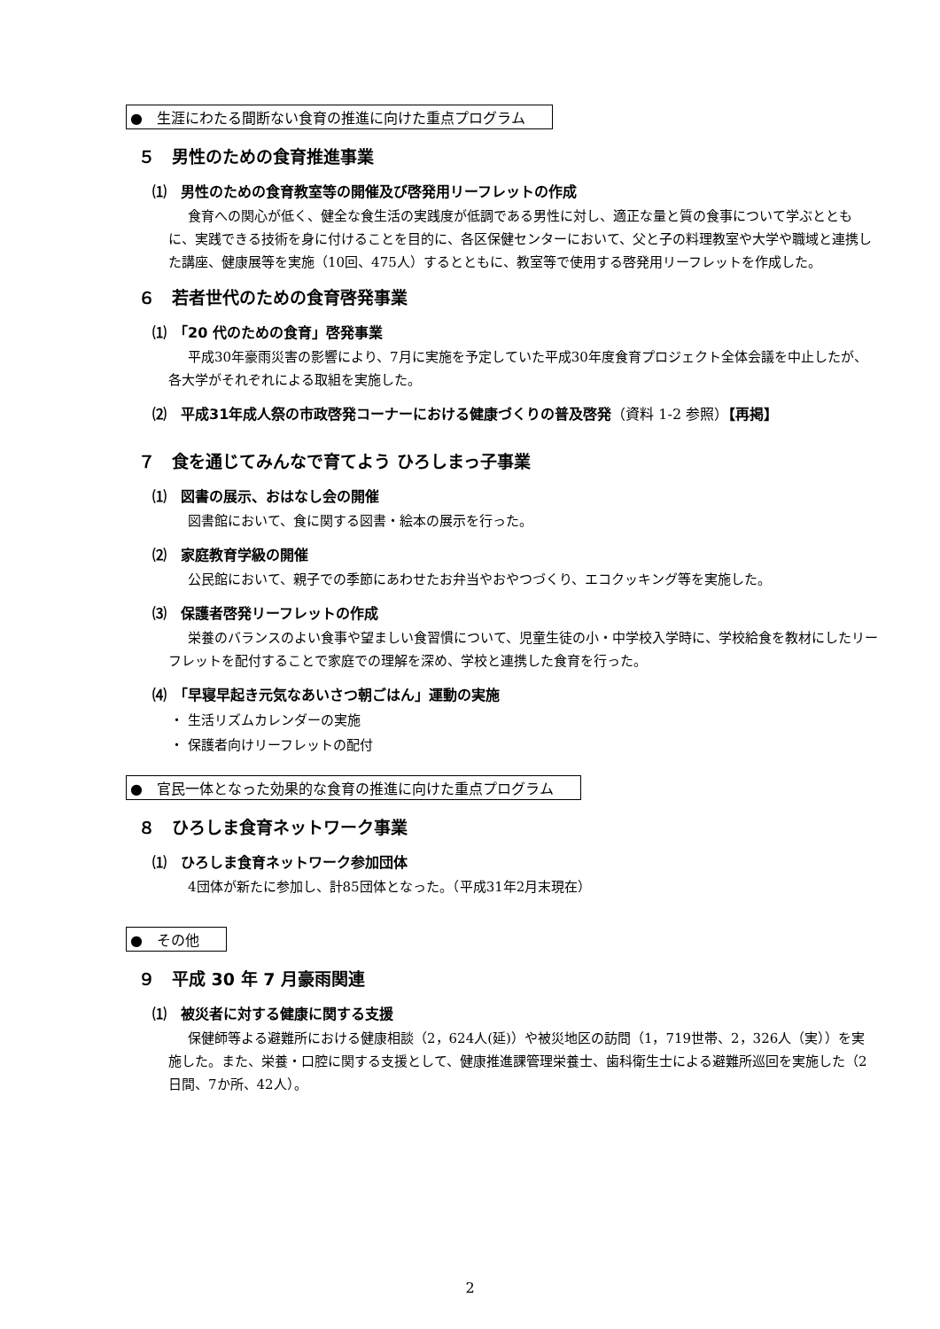●　生涯にわたる間断ない食育の推進に向けた重点プログラム
５　男性のための食育推進事業
⑴　男性のための食育教室等の開催及び啓発用リーフレットの作成
食育への関心が低く、健全な食生活の実践度が低調である男性に対し、適正な量と質の食事について学ぶとともに、実践できる技術を身に付けることを目的に、各区保健センターにおいて、父と子の料理教室や大学や職域と連携した講座、健康展等を実施（10回、475人）するとともに、教室等で使用する啓発用リーフレットを作成した。
６　若者世代のための食育啓発事業
⑴　「20 代のための食育」啓発事業
平成30年豪雨災害の影響により、7月に実施を予定していた平成30年度食育プロジェクト全体会議を中止したが、各大学がそれぞれによる取組を実施した。
⑵　平成31年成人祭の市政啓発コーナーにおける健康づくりの普及啓発（資料 1-2 参照）【再掲】
７　食を通じてみんなで育てよう ひろしまっ子事業
⑴　図書の展示、おはなし会の開催
図書館において、食に関する図書・絵本の展示を行った。
⑵　家庭教育学級の開催
公民館において、親子での季節にあわせたお弁当やおやつづくり、エコクッキング等を実施した。
⑶　保護者啓発リーフレットの作成
栄養のバランスのよい食事や望ましい食習慣について、児童生徒の小・中学校入学時に、学校給食を教材にしたリーフレットを配付することで家庭での理解を深め、学校と連携した食育を行った。
⑷　「早寝早起き元気なあいさつ朝ごはん」運動の実施
・ 生活リズムカレンダーの実施
・ 保護者向けリーフレットの配付
●　官民一体となった効果的な食育の推進に向けた重点プログラム
８　ひろしま食育ネットワーク事業
⑴　ひろしま食育ネットワーク参加団体
4団体が新たに参加し、計85団体となった。（平成31年2月末現在）
●　その他
９　平成 30 年 7 月豪雨関連
⑴　被災者に対する健康に関する支援
保健師等よる避難所における健康相談（2，624人(延)）や被災地区の訪問（1，719世帯、2，326人（実））を実施した。また、栄養・口腔に関する支援として、健康推進課管理栄養士、歯科衛生士による避難所巡回を実施した（2日間、7か所、42人）。
2